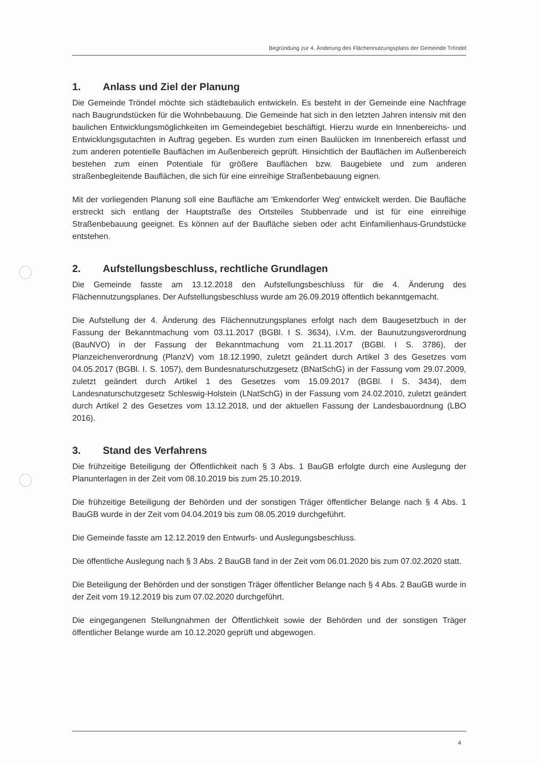Begründung zur 4. Änderung des Flächennutzungsplans der Gemeinde Tröndel
1. Anlass und Ziel der Planung
Die Gemeinde Tröndel möchte sich städtebaulich entwickeln. Es besteht in der Gemeinde eine Nachfrage nach Baugrundstücken für die Wohnbebauung. Die Gemeinde hat sich in den letzten Jahren intensiv mit den baulichen Entwicklungsmöglichkeiten im Gemeinde­gebiet beschäftigt. Hierzu wurde ein Innenbereichs- und Entwicklungsgutachten in Auftrag gegeben. Es wurden zum einen Baulücken im Innenbereich erfasst und zum anderen potentielle Bauflächen im Außenbereich geprüft. Hinsichtlich der Bauflächen im Außen­bereich bestehen zum einen Potentiale für größere Bauflächen bzw. Baugebiete und zum anderen straßenbegleitende Bauflächen, die sich für eine einreihige Straßenbebauung eignen.
Mit der vorliegenden Planung soll eine Baufläche am 'Emkendorfer Weg' entwickelt werden. Die Baufläche erstreckt sich entlang der Hauptstraße des Ortsteiles Stubbenrade und ist für eine einreihige Straßenbebauung geeignet. Es können auf der Baufläche sieben oder acht Einfamilienhaus-Grundstücke entstehen.
2. Aufstellungsbeschluss, rechtliche Grundlagen
Die Gemeinde fasste am 13.12.2018 den Aufstellungsbeschluss für die 4. Änderung des Flächennutzungsplanes. Der Aufstellungsbeschluss wurde am 26.09.2019 öffentlich bekanntgemacht.
Die Aufstellung der 4. Änderung des Flächennutzungsplanes erfolgt nach dem Baugesetz­buch in der Fassung der Bekanntmachung vom 03.11.2017 (BGBl. I S. 3634), i.V.m. der Baunutzungsverordnung (BauNVO) in der Fassung der Bekanntmachung vom 21.11.2017 (BGBl. I S. 3786), der Planzeichenverordnung (PlanzV) vom 18.12.1990, zuletzt geändert durch Artikel 3 des Gesetzes vom 04.05.2017 (BGBl. I. S. 1057), dem Bundesnaturschutz­gesetz (BNatSchG) in der Fassung vom 29.07.2009, zuletzt geändert durch Artikel 1 des Gesetzes vom 15.09.2017 (BGBl. I S. 3434), dem Landesnaturschutzgesetz Schleswig-Holstein (LNatSchG) in der Fassung vom 24.02.2010, zuletzt geändert durch Artikel 2 des Gesetzes vom 13.12.2018, und der aktuellen Fassung der Landesbauordnung (LBO 2016).
3. Stand des Verfahrens
Die frühzeitige Beteiligung der Öffentlichkeit nach § 3 Abs. 1 BauGB erfolgte durch eine Auslegung der Planunterlagen in der Zeit vom 08.10.2019 bis zum 25.10.2019.
Die frühzeitige Beteiligung der Behörden und der sonstigen Träger öffentlicher Belange nach § 4 Abs. 1 BauGB wurde in der Zeit vom 04.04.2019 bis zum 08.05.2019 durchgeführt.
Die Gemeinde fasste am 12.12.2019 den Entwurfs- und Auslegungsbeschluss.
Die öffentliche Auslegung nach § 3 Abs. 2 BauGB fand in der Zeit vom 06.01.2020 bis zum 07.02.2020 statt.
Die Beteiligung der Behörden und der sonstigen Träger öffentlicher Belange nach § 4 Abs. 2 BauGB wurde in der Zeit vom 19.12.2019 bis zum 07.02.2020 durchgeführt.
Die eingegangenen Stellungnahmen der Öffentlichkeit sowie der Behörden und der sonstigen Träger öffentlicher Belange wurde am 10.12.2020 geprüft und abgewogen.
4